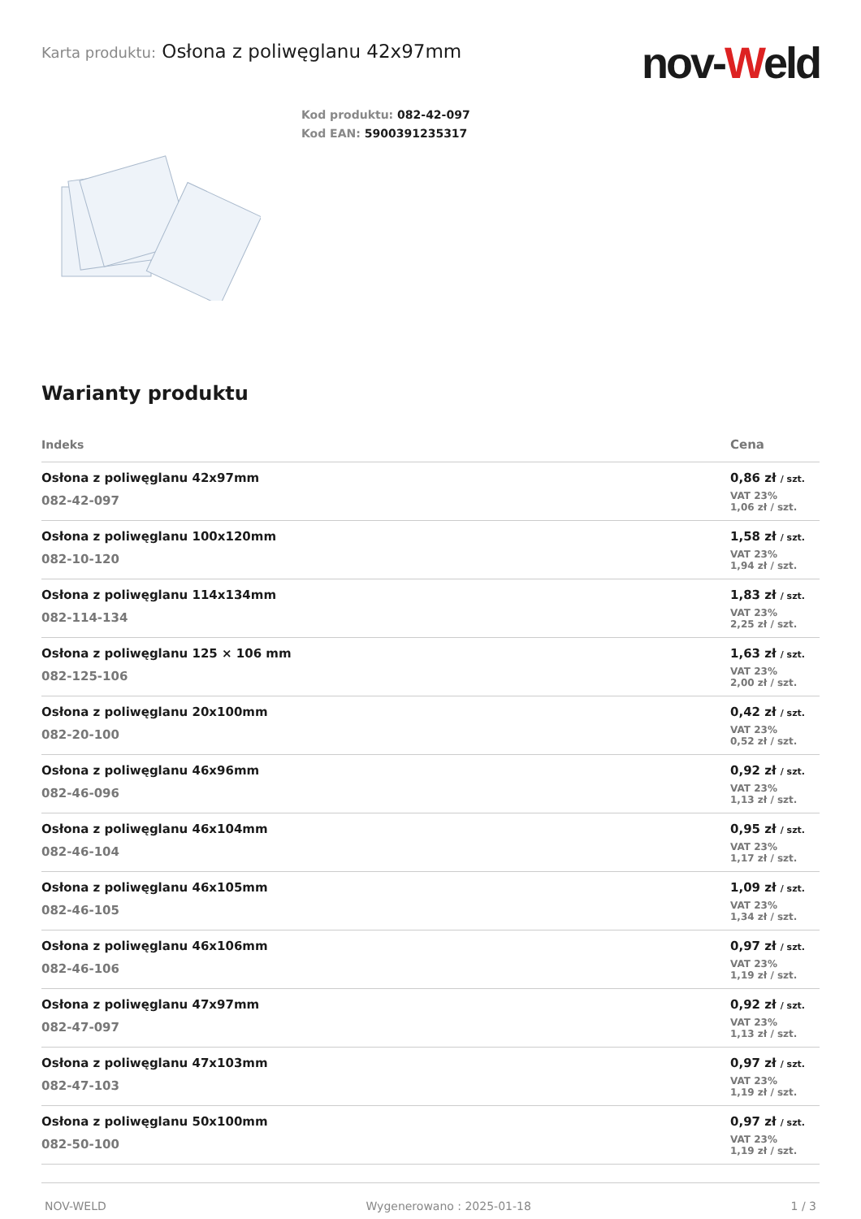Karta produktu: Osłona z poliwęglanu 42x97mm
nov-Weld
Kod produktu: 082-42-097
Kod EAN: 5900391235317
Warianty produktu
| Indeks | Cena |
| --- | --- |
| Osłona z poliwęglanu 42x97mm 082-42-097 | 0,86 zł / szt. VAT 23% 1,06 zł / szt. |
| Osłona z poliwęglanu 100x120mm 082-10-120 | 1,58 zł / szt. VAT 23% 1,94 zł / szt. |
| Osłona z poliwęglanu 114x134mm 082-114-134 | 1,83 zł / szt. VAT 23% 2,25 zł / szt. |
| Osłona z poliwęglanu 125 × 106 mm 082-125-106 | 1,63 zł / szt. VAT 23% 2,00 zł / szt. |
| Osłona z poliwęglanu 20x100mm 082-20-100 | 0,42 zł / szt. VAT 23% 0,52 zł / szt. |
| Osłona z poliwęglanu 46x96mm 082-46-096 | 0,92 zł / szt. VAT 23% 1,13 zł / szt. |
| Osłona z poliwęglanu 46x104mm 082-46-104 | 0,95 zł / szt. VAT 23% 1,17 zł / szt. |
| Osłona z poliwęglanu 46x105mm 082-46-105 | 1,09 zł / szt. VAT 23% 1,34 zł / szt. |
| Osłona z poliwęglanu 46x106mm 082-46-106 | 0,97 zł / szt. VAT 23% 1,19 zł / szt. |
| Osłona z poliwęglanu 47x97mm 082-47-097 | 0,92 zł / szt. VAT 23% 1,13 zł / szt. |
| Osłona z poliwęglanu 47x103mm 082-47-103 | 0,97 zł / szt. VAT 23% 1,19 zł / szt. |
| Osłona z poliwęglanu 50x100mm 082-50-100 | 0,97 zł / szt. VAT 23% 1,19 zł / szt. |
NOV-WELD Wygenerowano : 2025-01-18 1 / 3